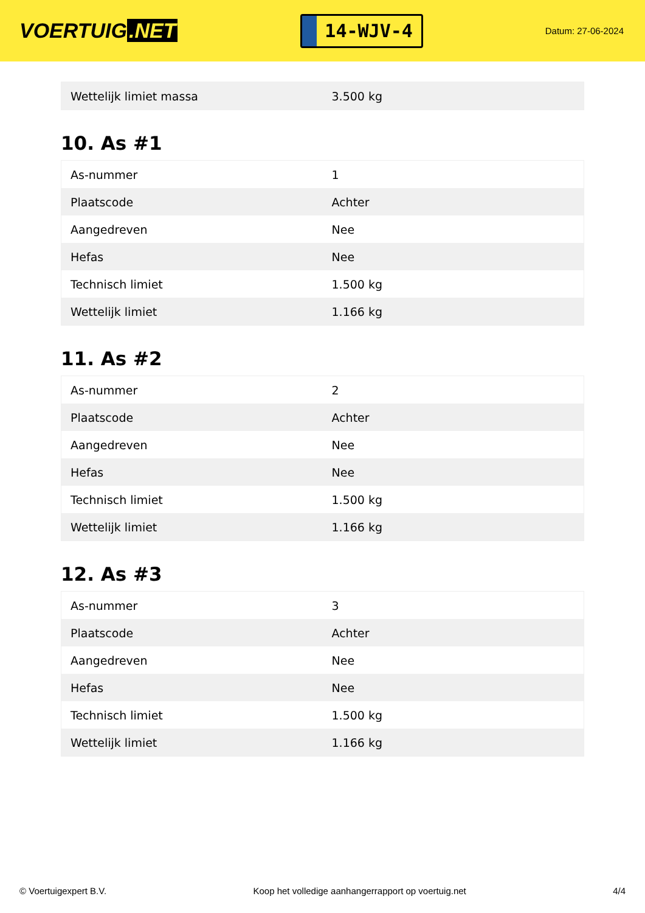VOERTUIG.NET
14-WJV-4
Datum: 27-06-2024
| Wettelijk limiet massa | 3.500 kg |
10. As #1
| As-nummer | 1 |
| Plaatscode | Achter |
| Aangedreven | Nee |
| Hefas | Nee |
| Technisch limiet | 1.500 kg |
| Wettelijk limiet | 1.166 kg |
11. As #2
| As-nummer | 2 |
| Plaatscode | Achter |
| Aangedreven | Nee |
| Hefas | Nee |
| Technisch limiet | 1.500 kg |
| Wettelijk limiet | 1.166 kg |
12. As #3
| As-nummer | 3 |
| Plaatscode | Achter |
| Aangedreven | Nee |
| Hefas | Nee |
| Technisch limiet | 1.500 kg |
| Wettelijk limiet | 1.166 kg |
© Voertuigexpert B.V. Koop het volledige aanhangerrapport op voertuig.net 4/4